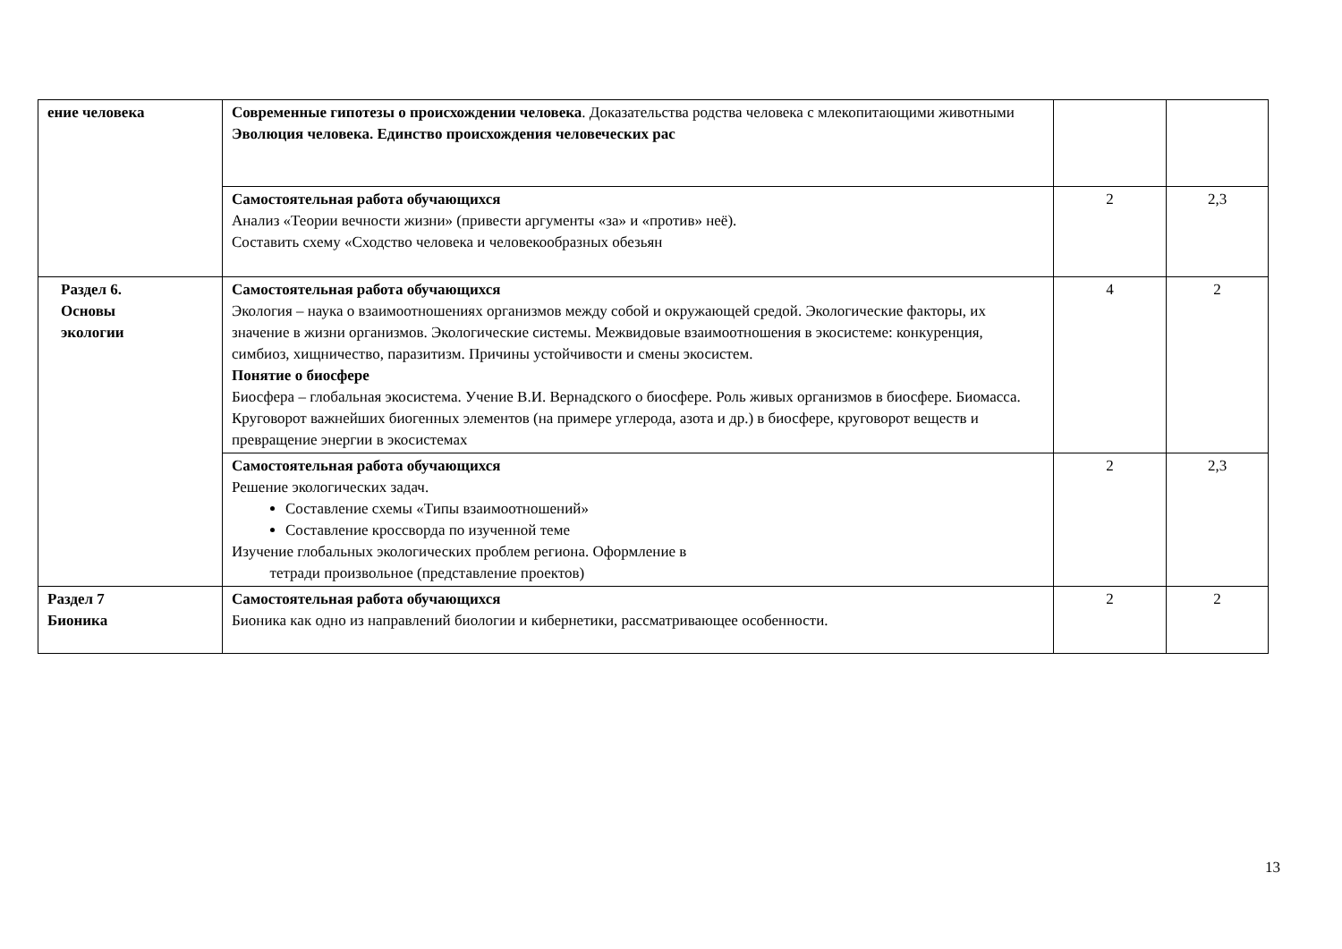| ение человека | Современные гипотезы о происхождении человека . Доказательства родства человека с млекопитающими животными Эволюция человека. Единство происхождения человеческих рас | | |
| | Самостоятельная работа обучающихся Анализ «Теории вечности жизни» (привести аргументы «за» и «против» неё). Составить схему «Сходство человека и человекообразных обезьян | 2 | 2,3 |
| Раздел 6. Основы экологии | Самостоятельная работа обучающихся Экология – наука о взаимоотношениях организмов между собой и окружающей средой. Экологические факторы, их значение в жизни организмов. Экологические системы. Межвидовые взаимоотношения в экосистеме: конкуренция, симбиоз, хищничество, паразитизм. Причины устойчивости и смены экосистем. Понятие о биосфере Биосфера – глобальная экосистема. Учение В.И. Вернадского о биосфере. Роль живых организмов в биосфере. Биомасса. Круговорот важнейших биогенных элементов (на примере углерода, азота и др.) в биосфере, круговорот веществ и превращение энергии в экосистемах | 4 | 2 |
| | Самостоятельная работа обучающихся Решение экологических задач. Составление схемы «Типы взаимоотношений» Составление кроссворда по изученной теме Изучение глобальных экологических проблем региона. Оформление в тетради произвольное (представление проектов) | 2 | 2,3 |
| Раздел 7 Бионика | Самостоятельная работа обучающихся Бионика как одно из направлений биологии и кибернетики, рассматривающее особенности. | 2 | 2 |
13